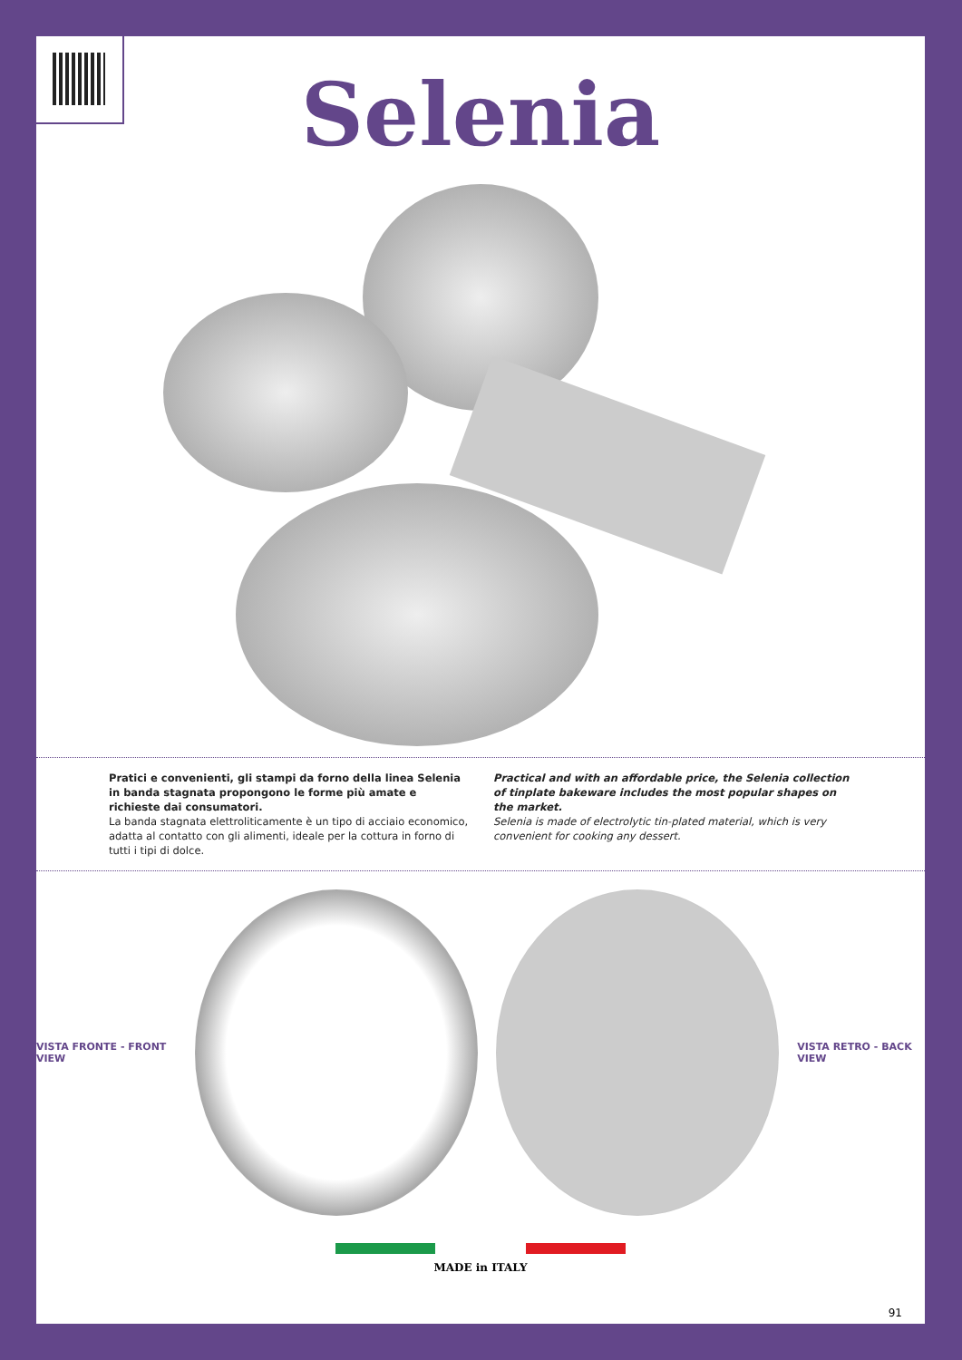Selenia
Pratici e convenienti, gli stampi da forno della linea Selenia in banda stagnata propongono le forme più amate e richieste dai consumatori.
La banda stagnata elettroliticamente è un tipo di acciaio economico, adatta al contatto con gli alimenti, ideale per la cottura in forno di tutti i tipi di dolce.
Practical and with an affordable price, the Selenia collection of tinplate bakeware includes the most popular shapes on the market.
Selenia is made of electrolytic tin-plated material, which is very convenient for cooking any dessert.
VISTA FRONTE - FRONT VIEW VISTA RETRO - BACK VIEW
MADE in ITALY
91